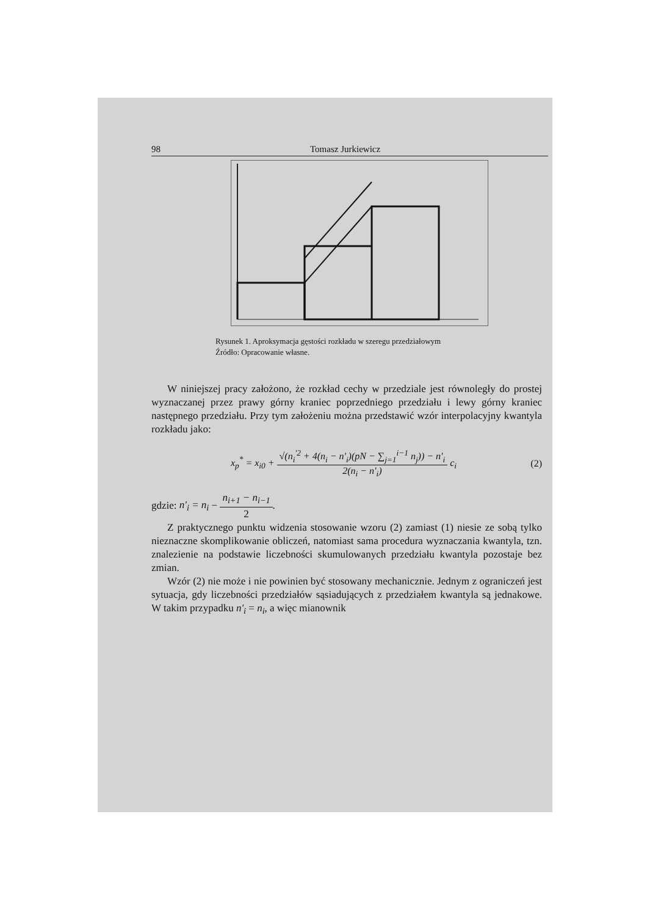98 Tomasz Jurkiewicz
Rysunek 1. Aproksymacja gęstości rozkładu w szeregu przedziałowym
Źródło: Opracowanie własne.
W niniejszej pracy założono, że rozkład cechy w przedziale jest równoległy do prostej wyznaczanej przez prawy górny kraniec poprzedniego przedziału i lewy górny kraniec następnego przedziału. Przy tym założeniu można przedstawić wzór interpolacyjny kwantyla rozkładu jako:
x<sub>p</sub><sup>*</sup> = x<sub>i0</sub> + √(n<sub>i</sub><sup>'2</sup> + 4(n<sub>i</sub> − n'<sub>i</sub>)(pN − ∑<sub>j=1</sub><sup>i−1</sup> n<sub>j</sub>)) − n'<sub>i</sub> 2(n<sub>i</sub> − n'<sub>i</sub>) c<sub>i</sub> (2)
gdzie: n'<sub>i</sub> = n<sub>i</sub> − n<sub>i+1</sub> − n<sub>i−1</sub> 2.
Z praktycznego punktu widzenia stosowanie wzoru (2) zamiast (1) niesie ze sobą tylko nieznaczne skomplikowanie obliczeń, natomiast sama procedura wyznaczania kwantyla, tzn. znalezienie na podstawie liczebności skumulowanych przedziału kwantyla pozostaje bez zmian.
Wzór (2) nie może i nie powinien być stosowany mechanicznie. Jednym z ograniczeń jest sytuacja, gdy liczebności przedziałów sąsiadujących z przedziałem kwantyla są jednakowe. W takim przypadku n'<sub>i</sub> = n<sub>i</sub>, a więc mianownik